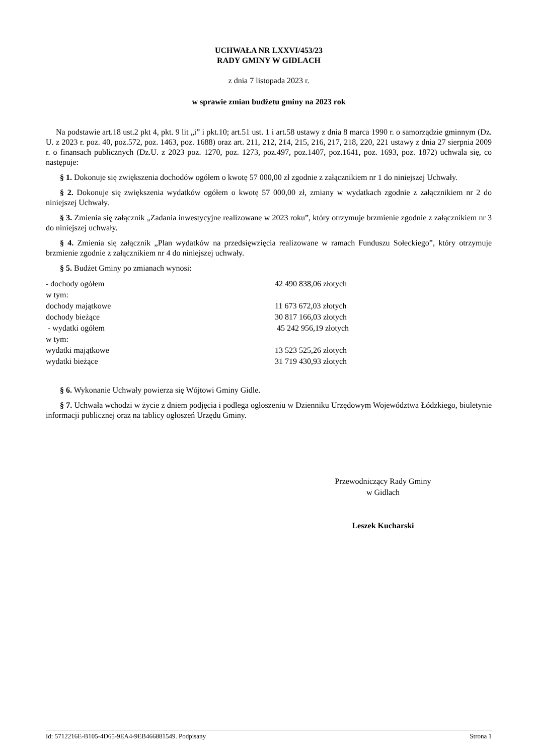UCHWAŁA NR LXXVI/453/23
RADY GMINY W GIDLACH
z dnia 7 listopada 2023 r.
w sprawie zmian budżetu gminy na 2023 rok
Na podstawie art.18 ust.2 pkt 4, pkt. 9 lit „i” i pkt.10; art.51 ust. 1 i art.58 ustawy z dnia 8 marca 1990 r. o samorządzie gminnym (Dz. U. z 2023 r. poz. 40, poz.572, poz. 1463, poz. 1688) oraz art. 211, 212, 214, 215, 216, 217, 218, 220, 221 ustawy z dnia 27 sierpnia 2009 r. o finansach publicznych (Dz.U. z 2023 poz. 1270, poz. 1273, poz.497, poz.1407, poz.1641, poz. 1693, poz. 1872) uchwala się, co następuje:
§ 1. Dokonuje się zwiększenia dochodów ogółem o kwotę 57 000,00 zł zgodnie z załącznikiem nr 1 do niniejszej Uchwały.
§ 2. Dokonuje się zwiększenia wydatków ogółem o kwotę 57 000,00 zł, zmiany w wydatkach zgodnie z załącznikiem nr 2 do niniejszej Uchwały.
§ 3. Zmienia się załącznik „Zadania inwestycyjne realizowane w 2023 roku”, który otrzymuje brzmienie zgodnie z załącznikiem nr 3 do niniejszej uchwały.
§ 4. Zmienia się załącznik „Plan wydatków na przedsięwzięcia realizowane w ramach Funduszu Sołeckiego”, który otrzymuje brzmienie zgodnie z załącznikiem nr 4 do niniejszej uchwały.
§ 5. Budżet Gminy po zmianach wynosi:
- dochody ogółem 42 490 838,06 złotych
w tym:
dochody majątkowe 11 673 672,03 złotych
dochody bieżące 30 817 166,03 złotych
- wydatki ogółem 45 242 956,19 złotych
w tym:
wydatki majątkowe 13 523 525,26 złotych
wydatki bieżące 31 719 430,93 złotych
§ 6. Wykonanie Uchwały powierza się Wójtowi Gminy Gidle.
§ 7. Uchwała wchodzi w życie z dniem podjęcia i podlega ogłoszeniu w Dzienniku Urzędowym Województwa Łódzkiego, biuletynie informacji publicznej oraz na tablicy ogłoszeń Urzędu Gminy.
Przewodniczący Rady Gminy
w Gidlach
Leszek Kucharski
Id: 5712216E-B105-4D65-9EA4-9EB466881549. Podpisany Strona 1